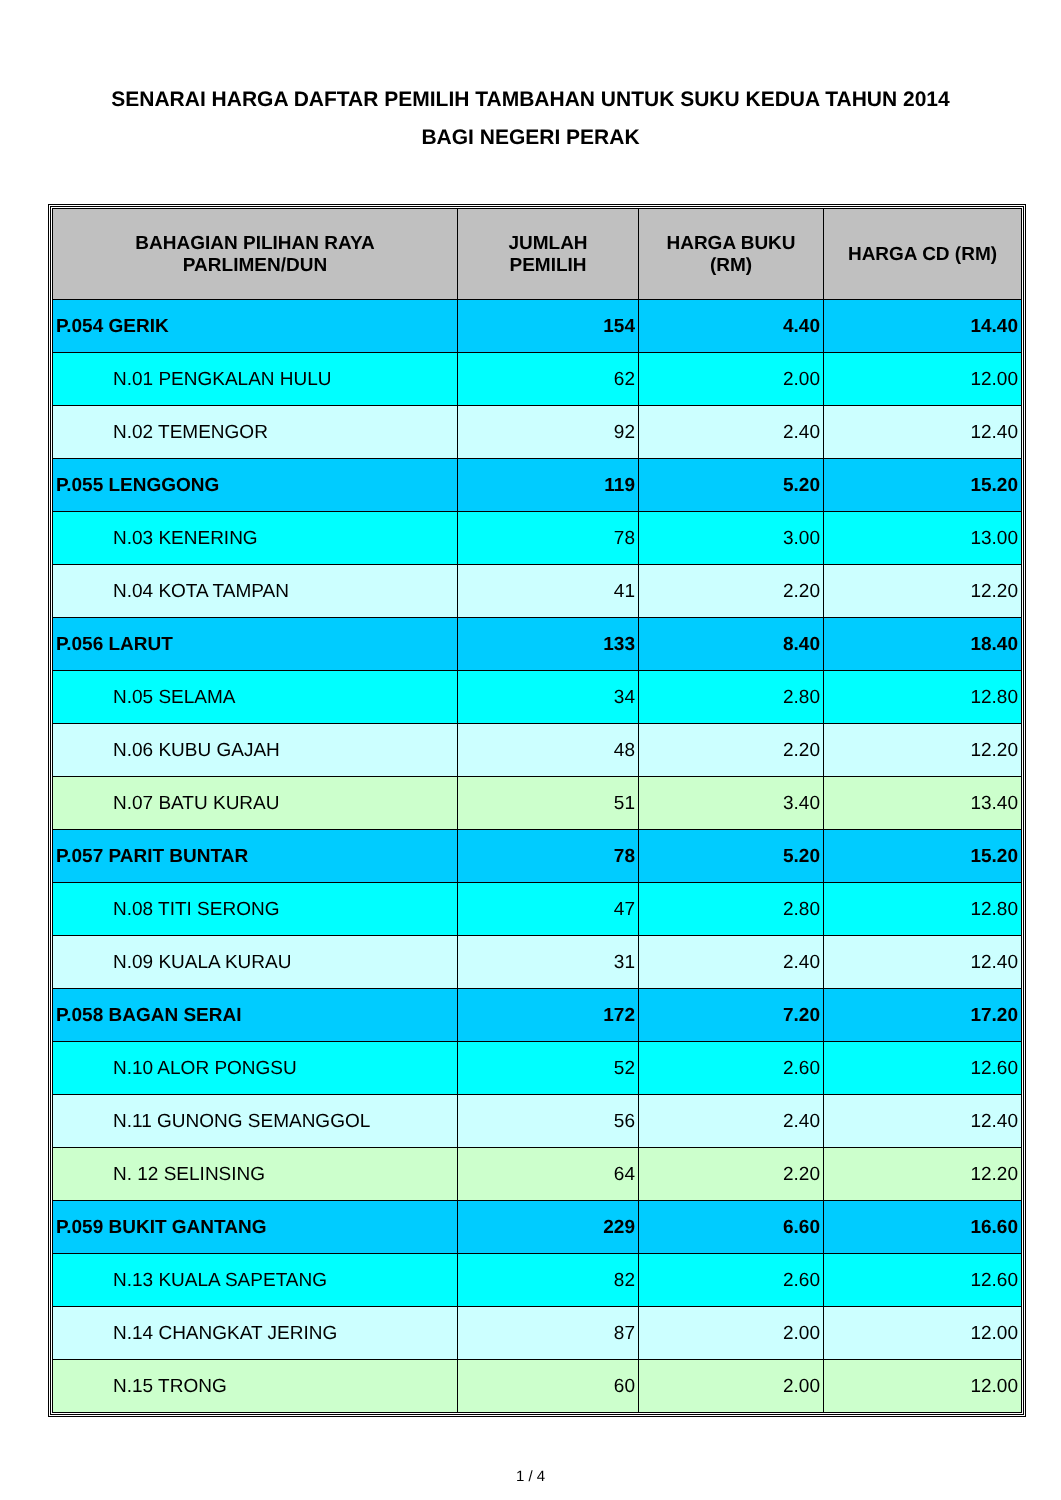SENARAI HARGA DAFTAR PEMILIH TAMBAHAN UNTUK SUKU KEDUA TAHUN 2014
BAGI NEGERI PERAK
| BAHAGIAN PILIHAN RAYA PARLIMEN/DUN | JUMLAH PEMILIH | HARGA BUKU (RM) | HARGA CD (RM) |
| --- | --- | --- | --- |
| P.054 GERIK | 154 | 4.40 | 14.40 |
| N.01 PENGKALAN HULU | 62 | 2.00 | 12.00 |
| N.02 TEMENGOR | 92 | 2.40 | 12.40 |
| P.055 LENGGONG | 119 | 5.20 | 15.20 |
| N.03 KENERING | 78 | 3.00 | 13.00 |
| N.04 KOTA TAMPAN | 41 | 2.20 | 12.20 |
| P.056 LARUT | 133 | 8.40 | 18.40 |
| N.05 SELAMA | 34 | 2.80 | 12.80 |
| N.06 KUBU GAJAH | 48 | 2.20 | 12.20 |
| N.07 BATU KURAU | 51 | 3.40 | 13.40 |
| P.057 PARIT BUNTAR | 78 | 5.20 | 15.20 |
| N.08 TITI SERONG | 47 | 2.80 | 12.80 |
| N.09 KUALA KURAU | 31 | 2.40 | 12.40 |
| P.058 BAGAN SERAI | 172 | 7.20 | 17.20 |
| N.10 ALOR PONGSU | 52 | 2.60 | 12.60 |
| N.11 GUNONG SEMANGGOL | 56 | 2.40 | 12.40 |
| N. 12 SELINSING | 64 | 2.20 | 12.20 |
| P.059 BUKIT GANTANG | 229 | 6.60 | 16.60 |
| N.13 KUALA SAPETANG | 82 | 2.60 | 12.60 |
| N.14 CHANGKAT JERING | 87 | 2.00 | 12.00 |
| N.15 TRONG | 60 | 2.00 | 12.00 |
1 / 4